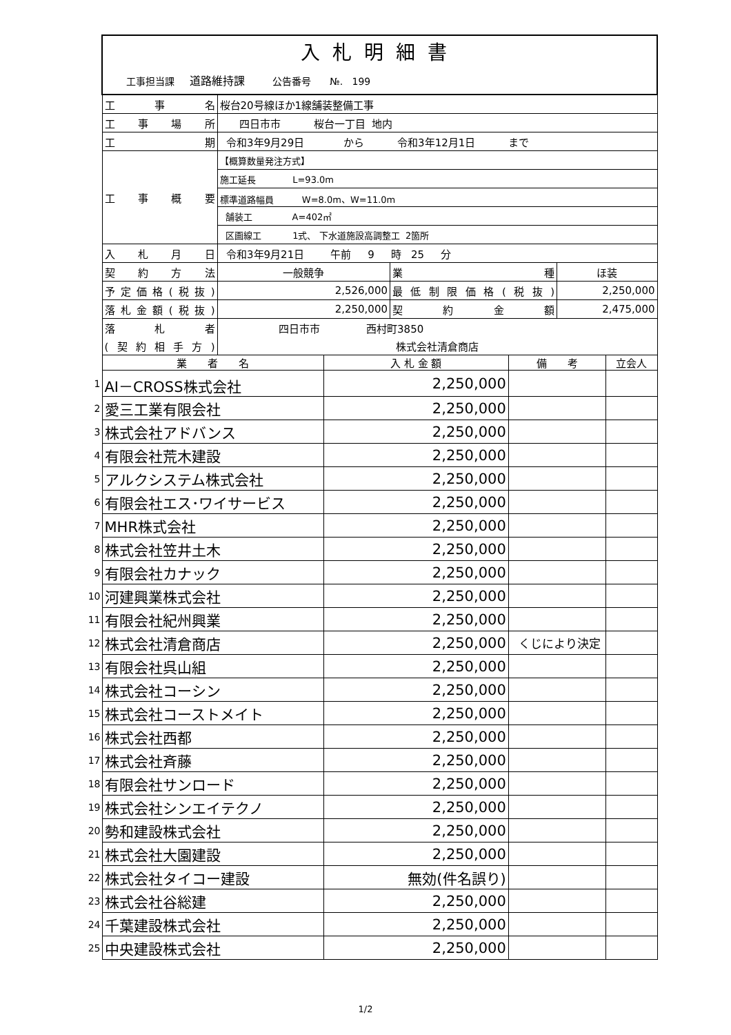| | 入札明細書 | | | | | | |
| | 工事担当課 道路維持課 公告番号 №. 199 | | | | | | |
| | 工事名 | 桜台20号線ほか1線舗装整備工事 | | | | | |
| | 工事場所 | 四日市市 桜台一丁目 地内 | | | | | |
| | 工期 | 令和3年9月29日 から 令和3年12月1日 まで | | | | | |
| | 工事概要 | 【概算数量発注方式】 | | | | | |
| | | 施工延長 L=93.0m | | | | | |
| | | 標準道路幅員 W=8.0m、W=11.0m | | | | | |
| | | 舗装工 A=402㎡ | | | | | |
| | | 区画線工 1式、 下水道施設高調整工 2箇所 | | | | | |
| | 入札月日 | 令和3年9月21日 午前 9 時 25 分 | | | | | |
| | 契約方法 | 一般競争 | | 業種 | | ほ装 | |
| | 予定価格(税抜) | 2,526,000 | | 最低制限価格(税抜) | | 2,250,000 | |
| | 落札金額(税抜) | 2,250,000 | | 契約金額 | | 2,475,000 | |
| | 落札者 | 四日市市 西村町3850 | | | | | |
| | (契約相手方) | 株式会社清倉商店 | | | | | |
| | 業 者 名 | | 入 札 金 額 | | 備 考 | | 立会人 |
| 1 | AI－CROSS株式会社 | | 2,250,000 | | | | |
| 2 | 愛三工業有限会社 | | 2,250,000 | | | | |
| 3 | 株式会社アドバンス | | 2,250,000 | | | | |
| 4 | 有限会社荒木建設 | | 2,250,000 | | | | |
| 5 | アルクシステム株式会社 | | 2,250,000 | | | | |
| 6 | 有限会社エス･ワイサービス | | 2,250,000 | | | | |
| 7 | MHR株式会社 | | 2,250,000 | | | | |
| 8 | 株式会社笠井土木 | | 2,250,000 | | | | |
| 9 | 有限会社カナック | | 2,250,000 | | | | |
| 10 | 河建興業株式会社 | | 2,250,000 | | | | |
| 11 | 有限会社紀州興業 | | 2,250,000 | | | | |
| 12 | 株式会社清倉商店 | | 2,250,000 | | くじにより決定 | | |
| 13 | 有限会社呉山組 | | 2,250,000 | | | | |
| 14 | 株式会社コーシン | | 2,250,000 | | | | |
| 15 | 株式会社コーストメイト | | 2,250,000 | | | | |
| 16 | 株式会社西都 | | 2,250,000 | | | | |
| 17 | 株式会社斉藤 | | 2,250,000 | | | | |
| 18 | 有限会社サンロード | | 2,250,000 | | | | |
| 19 | 株式会社シンエイテクノ | | 2,250,000 | | | | |
| 20 | 勢和建設株式会社 | | 2,250,000 | | | | |
| 21 | 株式会社大園建設 | | 2,250,000 | | | | |
| 22 | 株式会社タイコー建設 | | 無効(件名誤り) | | | | |
| 23 | 株式会社谷総建 | | 2,250,000 | | | | |
| 24 | 千葉建設株式会社 | | 2,250,000 | | | | |
| 25 | 中央建設株式会社 | | 2,250,000 | | | | |
1/2